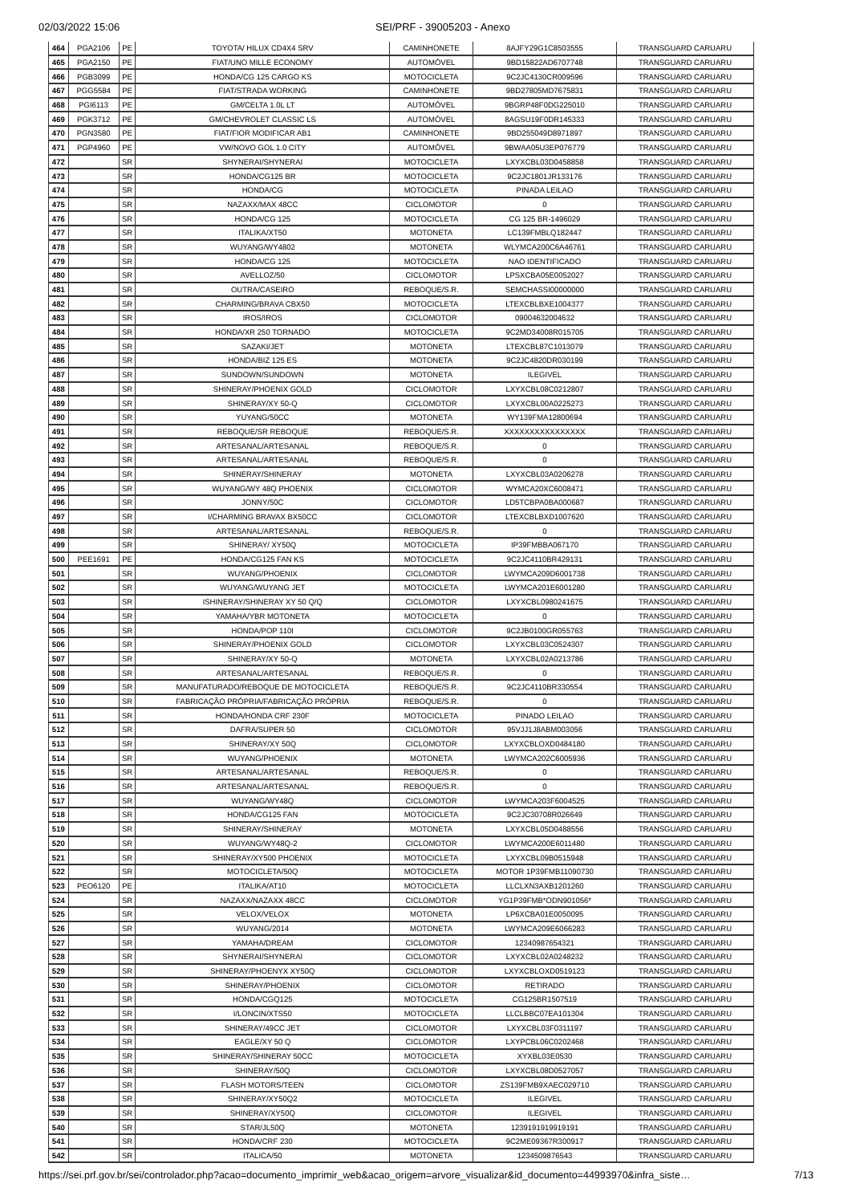02/03/2022 15:06 SEI/PRF - 39005203 - Anexo
| 464 | PGA2106 | PE | TOYOTA/ HILUX CD4X4 SRV | CAMINHONETE | 8AJFY29G1C8503555 | TRANSGUARD CARUARU |
| 465 | PGA2150 | PE | FIAT/UNO MILLE ECONOMY | AUTOMÓVEL | 9BD15822AD6707748 | TRANSGUARD CARUARU |
| 466 | PGB3099 | PE | HONDA/CG 125 CARGO KS | MOTOCICLETA | 9C2JC4130CR009596 | TRANSGUARD CARUARU |
| 467 | PGG5584 | PE | FIAT/STRADA WORKING | CAMINHONETE | 9BD27805MD7675831 | TRANSGUARD CARUARU |
| 468 | PGI6113 | PE | GM/CELTA 1.0L LT | AUTOMÓVEL | 9BGRP48F0DG225010 | TRANSGUARD CARUARU |
| 469 | PGK3712 | PE | GM/CHEVROLET CLASSIC LS | AUTOMÓVEL | 8AGSU19F0DR145333 | TRANSGUARD CARUARU |
| 470 | PGN3580 | PE | FIAT/FIOR MODIFICAR AB1 | CAMINHONETE | 9BD255049D8971897 | TRANSGUARD CARUARU |
| 471 | PGP4960 | PE | VW/NOVO GOL 1.0 CITY | AUTOMÓVEL | 9BWAA05U3EP076779 | TRANSGUARD CARUARU |
| 472 | | SR | SHYNERAI/SHYNERAI | MOTOCICLETA | LXYXCBL03D0458858 | TRANSGUARD CARUARU |
| 473 | | SR | HONDA/CG125 BR | MOTOCICLETA | 9C2JC1801JR133176 | TRANSGUARD CARUARU |
| 474 | | SR | HONDA/CG | MOTOCICLETA | PINADA LEILAO | TRANSGUARD CARUARU |
| 475 | | SR | NAZAXX/MAX 48CC | CICLOMOTOR | 0 | TRANSGUARD CARUARU |
| 476 | | SR | HONDA/CG 125 | MOTOCICLETA | CG 125 BR-1496029 | TRANSGUARD CARUARU |
| 477 | | SR | ITALIKA/XT50 | MOTONETA | LC139FMBLQ182447 | TRANSGUARD CARUARU |
| 478 | | SR | WUYANG/WY4802 | MOTONETA | WLYMCA200C6A46761 | TRANSGUARD CARUARU |
| 479 | | SR | HONDA/CG 125 | MOTOCICLETA | NAO IDENTIFICADO | TRANSGUARD CARUARU |
| 480 | | SR | AVELLOZ/50 | CICLOMOTOR | LPSXCBA05E0052027 | TRANSGUARD CARUARU |
| 481 | | SR | OUTRA/CASEIRO | REBOQUE/S.R. | SEMCHASSI00000000 | TRANSGUARD CARUARU |
| 482 | | SR | CHARMING/BRAVA CBX50 | MOTOCICLETA | LTEXCBLBXE1004377 | TRANSGUARD CARUARU |
| 483 | | SR | IROS/IROS | CICLOMOTOR | 09004632004632 | TRANSGUARD CARUARU |
| 484 | | SR | HONDA/XR 250 TORNADO | MOTOCICLETA | 9C2MD34008R015705 | TRANSGUARD CARUARU |
| 485 | | SR | SAZAKI/JET | MOTONETA | LTEXCBL87C1013079 | TRANSGUARD CARUARU |
| 486 | | SR | HONDA/BIZ 125 ES | MOTONETA | 9C2JC4820DR030199 | TRANSGUARD CARUARU |
| 487 | | SR | SUNDOWN/SUNDOWN | MOTONETA | ILEGIVEL | TRANSGUARD CARUARU |
| 488 | | SR | SHINERAY/PHOENIX GOLD | CICLOMOTOR | LXYXCBL08C0212807 | TRANSGUARD CARUARU |
| 489 | | SR | SHINERAY/XY 50-Q | CICLOMOTOR | LXYXCBL00A0225273 | TRANSGUARD CARUARU |
| 490 | | SR | YUYANG/50CC | MOTONETA | WY139FMA12800694 | TRANSGUARD CARUARU |
| 491 | | SR | REBOQUE/SR REBOQUE | REBOQUE/S.R. | XXXXXXXXXXXXXXXX | TRANSGUARD CARUARU |
| 492 | | SR | ARTESANAL/ARTESANAL | REBOQUE/S.R. | 0 | TRANSGUARD CARUARU |
| 493 | | SR | ARTESANAL/ARTESANAL | REBOQUE/S.R. | 0 | TRANSGUARD CARUARU |
| 494 | | SR | SHINERAY/SHINERAY | MOTONETA | LXYXCBL03A0206278 | TRANSGUARD CARUARU |
| 495 | | SR | WUYANG/WY 48Q PHOENIX | CICLOMOTOR | WYMCA20XC6008471 | TRANSGUARD CARUARU |
| 496 | | SR | JONNY/50C | CICLOMOTOR | LD5TCBPA0BA000687 | TRANSGUARD CARUARU |
| 497 | | SR | I/CHARMING BRAVAX BX50CC | CICLOMOTOR | LTEXCBLBXD1007620 | TRANSGUARD CARUARU |
| 498 | | SR | ARTESANAL/ARTESANAL | REBOQUE/S.R. | 0 | TRANSGUARD CARUARU |
| 499 | | SR | SHINERAY/ XY50Q | MOTOCICLETA | IP39FMBBA067170 | TRANSGUARD CARUARU |
| 500 | PEE1691 | PE | HONDA/CG125 FAN KS | MOTOCICLETA | 9C2JC4110BR429131 | TRANSGUARD CARUARU |
| 501 | | SR | WUYANG/PHOENIX | CICLOMOTOR | LWYMCA209D6001738 | TRANSGUARD CARUARU |
| 502 | | SR | WUYANG/WUYANG JET | MOTOCICLETA | LWYMCA201E6001280 | TRANSGUARD CARUARU |
| 503 | | SR | ISHINERAY/SHINERAY XY 50 Q/Q | CICLOMOTOR | LXYXCBL0980241675 | TRANSGUARD CARUARU |
| 504 | | SR | YAMAHA/YBR MOTONETA | MOTOCICLETA | 0 | TRANSGUARD CARUARU |
| 505 | | SR | HONDA/POP 110I | CICLOMOTOR | 9C2JB0100GR055763 | TRANSGUARD CARUARU |
| 506 | | SR | SHINERAY/PHOENIX GOLD | CICLOMOTOR | LXYXCBL03C0524307 | TRANSGUARD CARUARU |
| 507 | | SR | SHINERAY/XY 50-Q | MOTONETA | LXYXCBL02A0213786 | TRANSGUARD CARUARU |
| 508 | | SR | ARTESANAL/ARTESANAL | REBOQUE/S.R. | 0 | TRANSGUARD CARUARU |
| 509 | | SR | MANUFATURADO/REBOQUE DE MOTOCICLETA | REBOQUE/S.R. | 9C2JC4110BR330554 | TRANSGUARD CARUARU |
| 510 | | SR | FABRICAÇÃO PRÓPRIA/FABRICAÇÃO PRÓPRIA | REBOQUE/S.R. | 0 | TRANSGUARD CARUARU |
| 511 | | SR | HONDA/HONDA CRF 230F | MOTOCICLETA | PINADO LEILAO | TRANSGUARD CARUARU |
| 512 | | SR | DAFRA/SUPER 50 | CICLOMOTOR | 95VJJ1J8ABM003056 | TRANSGUARD CARUARU |
| 513 | | SR | SHINERAY/XY 50Q | CICLOMOTOR | LXYXCBLOXD0484180 | TRANSGUARD CARUARU |
| 514 | | SR | WUYANG/PHOENIX | MOTONETA | LWYMCA202C6005936 | TRANSGUARD CARUARU |
| 515 | | SR | ARTESANAL/ARTESANAL | REBOQUE/S.R. | 0 | TRANSGUARD CARUARU |
| 516 | | SR | ARTESANAL/ARTESANAL | REBOQUE/S.R. | 0 | TRANSGUARD CARUARU |
| 517 | | SR | WUYANG/WY48Q | CICLOMOTOR | LWYMCA203F6004525 | TRANSGUARD CARUARU |
| 518 | | SR | HONDA/CG125 FAN | MOTOCICLETA | 9C2JC30708R026649 | TRANSGUARD CARUARU |
| 519 | | SR | SHINERAY/SHINERAY | MOTONETA | LXYXCBL05D0488556 | TRANSGUARD CARUARU |
| 520 | | SR | WUYANG/WY48Q-2 | CICLOMOTOR | LWYMCA200E6011480 | TRANSGUARD CARUARU |
| 521 | | SR | SHINERAY/XY500 PHOENIX | MOTOCICLETA | LXYXCBL09B0515948 | TRANSGUARD CARUARU |
| 522 | | SR | MOTOCICLETA/50Q | MOTOCICLETA | MOTOR 1P39FMB11090730 | TRANSGUARD CARUARU |
| 523 | PEO6120 | PE | ITALIKA/AT10 | MOTOCICLETA | LLCLXN3AXB1201260 | TRANSGUARD CARUARU |
| 524 | | SR | NAZAXX/NAZAXX 48CC | CICLOMOTOR | YG1P39FMB*ODN901056* | TRANSGUARD CARUARU |
| 525 | | SR | VELOX/VELOX | MOTONETA | LP6XCBA01E0050095 | TRANSGUARD CARUARU |
| 526 | | SR | WUYANG/2014 | MOTONETA | LWYMCA209E6066283 | TRANSGUARD CARUARU |
| 527 | | SR | YAMAHA/DREAM | CICLOMOTOR | 12340987654321 | TRANSGUARD CARUARU |
| 528 | | SR | SHYNERAI/SHYNERAI | CICLOMOTOR | LXYXCBL02A0248232 | TRANSGUARD CARUARU |
| 529 | | SR | SHINERAY/PHOENYX XY50Q | CICLOMOTOR | LXYXCBLOXD0519123 | TRANSGUARD CARUARU |
| 530 | | SR | SHINERAY/PHOENIX | CICLOMOTOR | RETIRADO | TRANSGUARD CARUARU |
| 531 | | SR | HONDA/CGQ125 | MOTOCICLETA | CG125BR1507519 | TRANSGUARD CARUARU |
| 532 | | SR | I/LONCIN/XTS50 | MOTOCICLETA | LLCLBBC07EA101304 | TRANSGUARD CARUARU |
| 533 | | SR | SHINERAY/49CC JET | CICLOMOTOR | LXYXCBL03F0311197 | TRANSGUARD CARUARU |
| 534 | | SR | EAGLE/XY 50 Q | CICLOMOTOR | LXYPCBL06C0202468 | TRANSGUARD CARUARU |
| 535 | | SR | SHINERAY/SHINERAY 50CC | MOTOCICLETA | XYXBL03E0530 | TRANSGUARD CARUARU |
| 536 | | SR | SHINERAY/50Q | CICLOMOTOR | LXYXCBL08D0527057 | TRANSGUARD CARUARU |
| 537 | | SR | FLASH MOTORS/TEEN | CICLOMOTOR | ZS139FMB9XAEC029710 | TRANSGUARD CARUARU |
| 538 | | SR | SHINERAY/XY50Q2 | MOTOCICLETA | ILEGIVEL | TRANSGUARD CARUARU |
| 539 | | SR | SHINERAY/XY50Q | CICLOMOTOR | ILEGIVEL | TRANSGUARD CARUARU |
| 540 | | SR | STAR/JL50Q | MOTONETA | 1239191919919191 | TRANSGUARD CARUARU |
| 541 | | SR | HONDA/CRF 230 | MOTOCICLETA | 9C2ME09367R300917 | TRANSGUARD CARUARU |
| 542 | | SR | ITALICA/50 | MOTONETA | 1234509876543 | TRANSGUARD CARUARU |
https://sei.prf.gov.br/sei/controlador.php?acao=documento_imprimir_web&acao_origem=arvore_visualizar&id_documento=44993970&infra_siste… 7/13